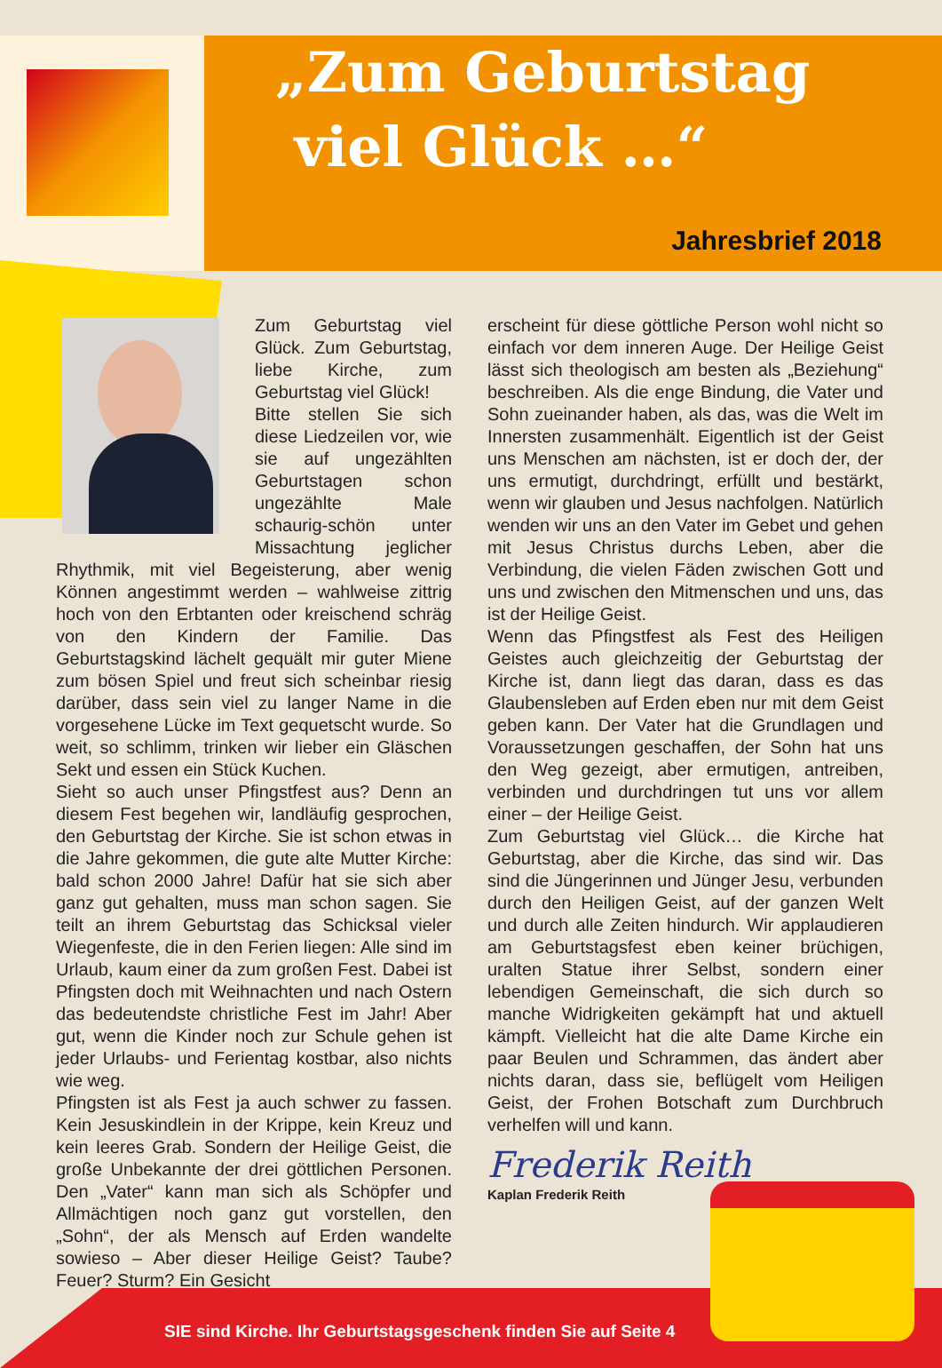„Zum Geburtstag
viel Glück …“
Jahresbrief 2018
Zum Geburtstag viel Glück. Zum Geburtstag, liebe Kirche, zum Geburtstag viel Glück!
Bitte stellen Sie sich diese Liedzeilen vor, wie sie auf ungezählten Geburtstagen schon ungezählte Male schaurig-schön unter Missachtung jeglicher Rhythmik, mit viel Begeisterung, aber wenig Können angestimmt werden – wahlweise zittrig hoch von den Erbtanten oder kreischend schräg von den Kindern der Familie. Das Geburtstagskind lächelt gequält mir guter Miene zum bösen Spiel und freut sich scheinbar riesig darüber, dass sein viel zu langer Name in die vorgesehene Lücke im Text gequetscht wurde. So weit, so schlimm, trinken wir lieber ein Gläschen Sekt und essen ein Stück Kuchen.
Sieht so auch unser Pfingstfest aus? Denn an diesem Fest begehen wir, landläufig gesprochen, den Geburtstag der Kirche. Sie ist schon etwas in die Jahre gekommen, die gute alte Mutter Kirche: bald schon 2000 Jahre! Dafür hat sie sich aber ganz gut gehalten, muss man schon sagen. Sie teilt an ihrem Geburtstag das Schicksal vieler Wiegenfeste, die in den Ferien liegen: Alle sind im Urlaub, kaum einer da zum großen Fest. Dabei ist Pfingsten doch mit Weihnachten und nach Ostern das bedeutendste christliche Fest im Jahr! Aber gut, wenn die Kinder noch zur Schule gehen ist jeder Urlaubs- und Ferientag kostbar, also nichts wie weg.
Pfingsten ist als Fest ja auch schwer zu fassen. Kein Jesuskindlein in der Krippe, kein Kreuz und kein leeres Grab. Sondern der Heilige Geist, die große Unbekannte der drei göttlichen Personen. Den „Vater“ kann man sich als Schöpfer und Allmächtigen noch ganz gut vorstellen, den „Sohn“, der als Mensch auf Erden wandelte sowieso – Aber dieser Heilige Geist? Taube? Feuer? Sturm? Ein Gesicht
erscheint für diese göttliche Person wohl nicht so einfach vor dem inneren Auge. Der Heilige Geist lässt sich theologisch am besten als „Beziehung“ beschreiben. Als die enge Bindung, die Vater und Sohn zueinander haben, als das, was die Welt im Innersten zusammenhält. Eigentlich ist der Geist uns Menschen am nächsten, ist er doch der, der uns ermutigt, durchdringt, erfüllt und bestärkt, wenn wir glauben und Jesus nachfolgen. Natürlich wenden wir uns an den Vater im Gebet und gehen mit Jesus Christus durchs Leben, aber die Verbindung, die vielen Fäden zwischen Gott und uns und zwischen den Mitmenschen und uns, das ist der Heilige Geist.
Wenn das Pfingstfest als Fest des Heiligen Geistes auch gleichzeitig der Geburtstag der Kirche ist, dann liegt das daran, dass es das Glaubensleben auf Erden eben nur mit dem Geist geben kann. Der Vater hat die Grundlagen und Voraussetzungen geschaffen, der Sohn hat uns den Weg gezeigt, aber ermutigen, antreiben, verbinden und durchdringen tut uns vor allem einer – der Heilige Geist.
Zum Geburtstag viel Glück… die Kirche hat Geburtstag, aber die Kirche, das sind wir. Das sind die Jüngerinnen und Jünger Jesu, verbunden durch den Heiligen Geist, auf der ganzen Welt und durch alle Zeiten hindurch. Wir applaudieren am Geburtstagsfest eben keiner brüchigen, uralten Statue ihrer Selbst, sondern einer lebendigen Gemeinschaft, die sich durch so manche Widrigkeiten gekämpft hat und aktuell kämpft. Vielleicht hat die alte Dame Kirche ein paar Beulen und Schrammen, das ändert aber nichts daran, dass sie, beflügelt vom Heiligen Geist, der Frohen Botschaft zum Durchbruch verhelfen will und kann.
Frederik Reith
Kaplan Frederik Reith
SIE sind Kirche. Ihr Geburtstagsgeschenk finden Sie auf Seite 4